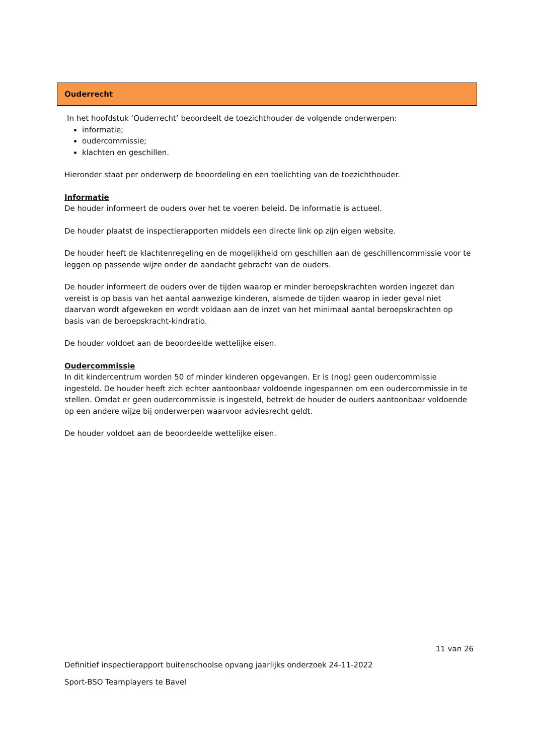Ouderrecht
In het hoofdstuk ‘Ouderrecht’ beoordeelt de toezichthouder de volgende onderwerpen:
informatie;
oudercommissie;
klachten en geschillen.
Hieronder staat per onderwerp de beoordeling en een toelichting van de toezichthouder.
Informatie
De houder informeert de ouders over het te voeren beleid. De informatie is actueel.
De houder plaatst de inspectierapporten middels een directe link op zijn eigen website.
De houder heeft de klachtenregeling en de mogelijkheid om geschillen aan de geschillencommissie voor te leggen op passende wijze onder de aandacht gebracht van de ouders.
De houder informeert de ouders over de tijden waarop er minder beroepskrachten worden ingezet dan vereist is op basis van het aantal aanwezige kinderen, alsmede de tijden waarop in ieder geval niet daarvan wordt afgeweken en wordt voldaan aan de inzet van het minimaal aantal beroepskrachten op basis van de beroepskracht-kindratio.
De houder voldoet aan de beoordeelde wettelijke eisen.
Oudercommissie
In dit kindercentrum worden 50 of minder kinderen opgevangen. Er is (nog) geen oudercommissie ingesteld. De houder heeft zich echter aantoonbaar voldoende ingespannen om een oudercommissie in te stellen. Omdat er geen oudercommissie is ingesteld, betrekt de houder de ouders aantoonbaar voldoende op een andere wijze bij onderwerpen waarvoor adviesrecht geldt.
De houder voldoet aan de beoordeelde wettelijke eisen.
11 van 26
Definitief inspectierapport buitenschoolse opvang jaarlijks onderzoek 24-11-2022
Sport-BSO Teamplayers te Bavel